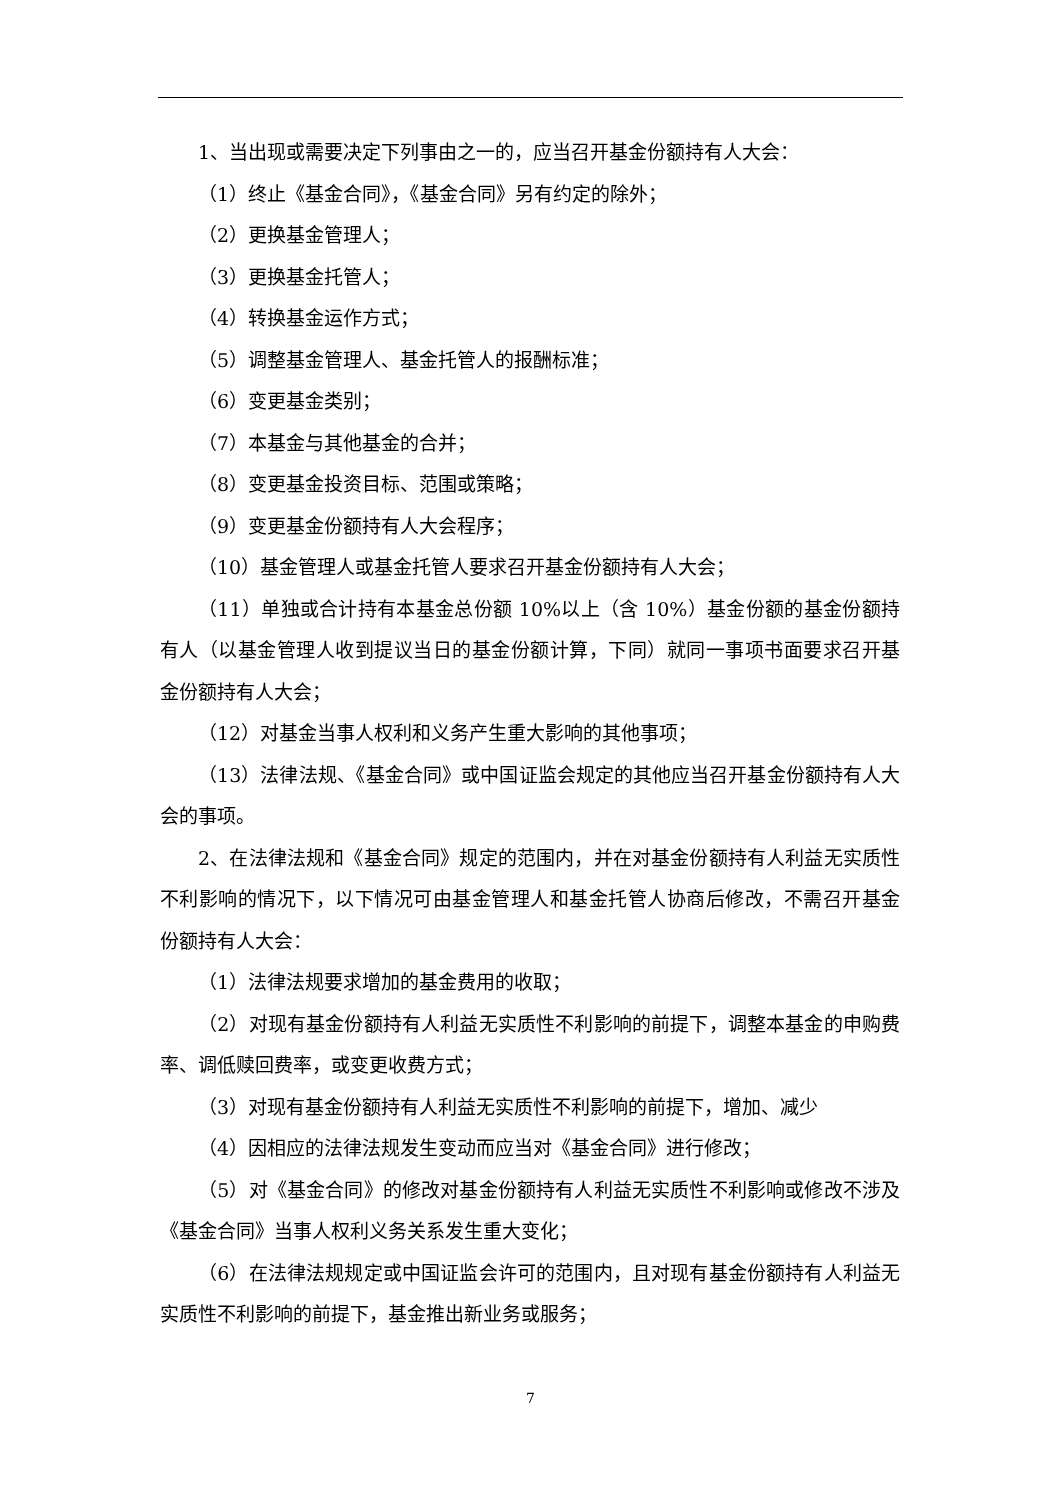1、当出现或需要决定下列事由之一的，应当召开基金份额持有人大会：
（1）终止《基金合同》，《基金合同》另有约定的除外；
（2）更换基金管理人；
（3）更换基金托管人；
（4）转换基金运作方式；
（5）调整基金管理人、基金托管人的报酬标准；
（6）变更基金类别；
（7）本基金与其他基金的合并；
（8）变更基金投资目标、范围或策略；
（9）变更基金份额持有人大会程序；
（10）基金管理人或基金托管人要求召开基金份额持有人大会；
（11）单独或合计持有本基金总份额 10%以上（含 10%）基金份额的基金份额持有人（以基金管理人收到提议当日的基金份额计算，下同）就同一事项书面要求召开基金份额持有人大会；
（12）对基金当事人权利和义务产生重大影响的其他事项；
（13）法律法规、《基金合同》或中国证监会规定的其他应当召开基金份额持有人大会的事项。
2、在法律法规和《基金合同》规定的范围内，并在对基金份额持有人利益无实质性不利影响的情况下，以下情况可由基金管理人和基金托管人协商后修改，不需召开基金份额持有人大会：
（1）法律法规要求增加的基金费用的收取；
（2）对现有基金份额持有人利益无实质性不利影响的前提下，调整本基金的申购费率、调低赎回费率，或变更收费方式；
（3）对现有基金份额持有人利益无实质性不利影响的前提下，增加、减少
（4）因相应的法律法规发生变动而应当对《基金合同》进行修改；
（5）对《基金合同》的修改对基金份额持有人利益无实质性不利影响或修改不涉及《基金合同》当事人权利义务关系发生重大变化；
（6）在法律法规规定或中国证监会许可的范围内，且对现有基金份额持有人利益无实质性不利影响的前提下，基金推出新业务或服务；
7